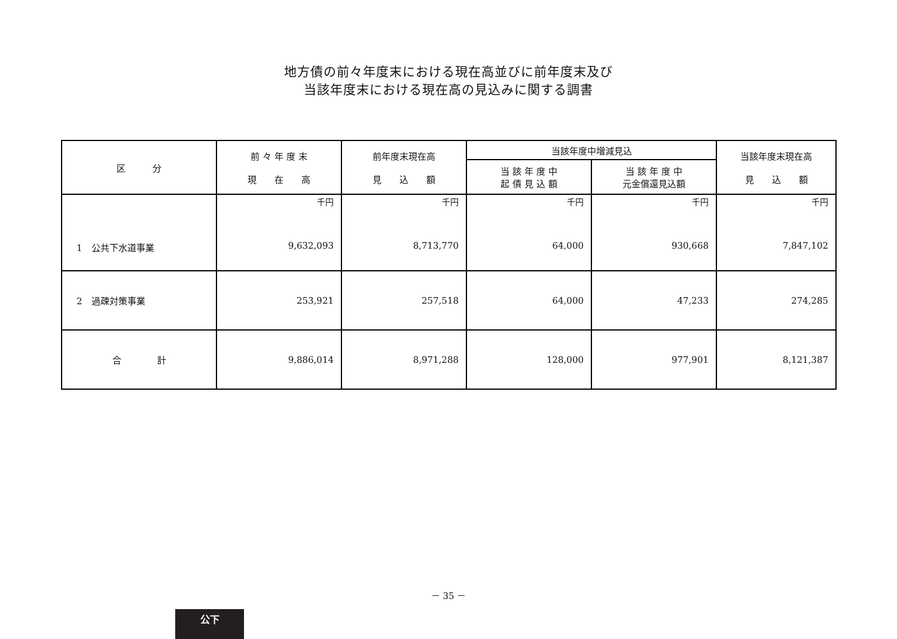地方債の前々年度末における現在高並びに前年度末及び
当該年度末における現在高の見込みに関する調書
| 区 分 | 前 々 年 度 末 現 在 高 | 前年度末現在高 見 込 額 | 当該年度中増減見込 | | 当該年度末現在高 見 込 額 |
| --- | --- | --- | --- | --- | --- |
| | | | 当 該 年 度 中 起 債 見 込 額 | 当 該 年 度 中 元金償還見込額 | |
| 1 公共下水道事業 | 千円 9,632,093 | 千円 8,713,770 | 千円 64,000 | 千円 930,668 | 千円 7,847,102 |
| 2 過疎対策事業 | 253,921 | 257,518 | 64,000 | 47,233 | 274,285 |
| 合 計 | 9,886,014 | 8,971,288 | 128,000 | 977,901 | 8,121,387 |
－ 35 －
公下